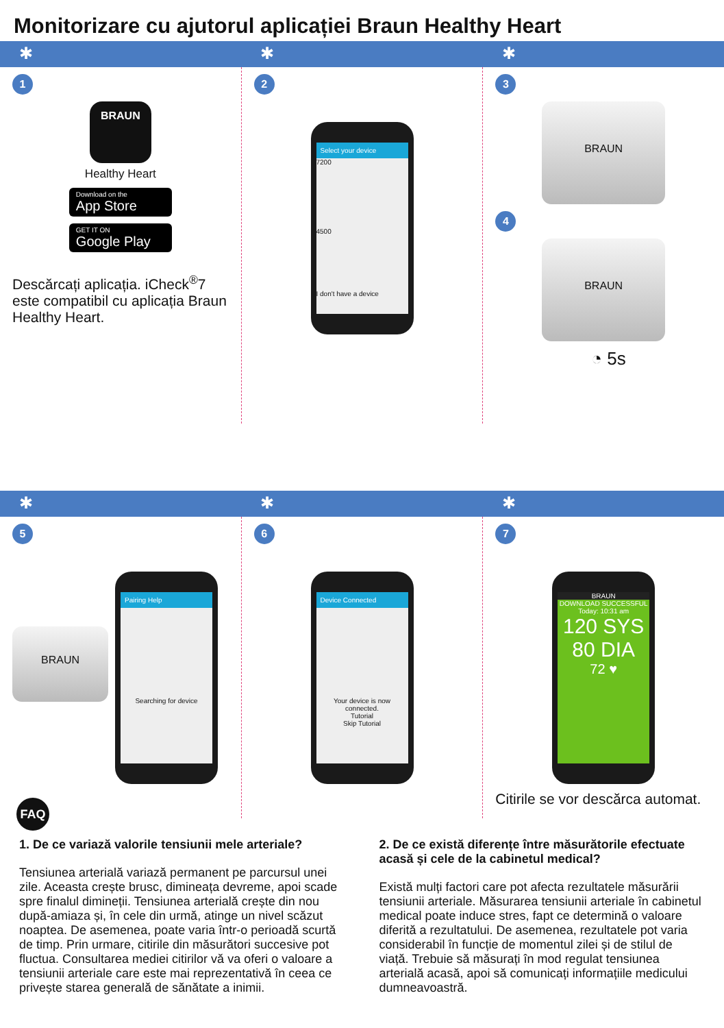Monitorizare cu ajutorul aplicației Braun Healthy Heart
✱ ✱ ✱
1
BRAUN
Healthy Heart
Download on the
App Store
GET IT ON
Google Play
Descărcați aplicația. iCheck<sup>®</sup>7 este compatibil cu aplicația Braun Healthy Heart.
2
Select your device
7200
4500
I don't have a device
3
BRAUN
4
BRAUN
◔ 5s
✱ ✱ ✱
5
BRAUN
Pairing Help
Searching for device
6
Device Connected
Your device is now connected.
Tutorial
Skip Tutorial
7
BRAUN
DOWNLOAD SUCCESSFUL
Today: 10:31 am
120 SYS
80 DIA
72 ♥
Citirile se vor descărca automat.
FAQ
1. De ce variază valorile tensiunii mele arteriale?
Tensiunea arterială variază permanent pe parcursul unei zile. Aceasta crește brusc, dimineața devreme, apoi scade spre finalul dimineții. Tensiunea arterială crește din nou după-amiaza și, în cele din urmă, atinge un nivel scăzut noaptea. De asemenea, poate varia într-o perioadă scurtă de timp. Prin urmare, citirile din măsurători succesive pot fluctua. Consultarea mediei citirilor vă va oferi o valoare a tensiunii arteriale care este mai reprezentativă în ceea ce privește starea generală de sănătate a inimii.
2. De ce există diferențe între măsurătorile efectuate acasă și cele de la cabinetul medical?
Există mulți factori care pot afecta rezultatele măsurării tensiunii arteriale. Măsurarea tensiunii arteriale în cabinetul medical poate induce stres, fapt ce determină o valoare diferită a rezultatului. De asemenea, rezultatele pot varia considerabil în funcție de momentul zilei și de stilul de viață. Trebuie să măsurați în mod regulat tensiunea arterială acasă, apoi să comunicați informațiile medicului dumneavoastră.